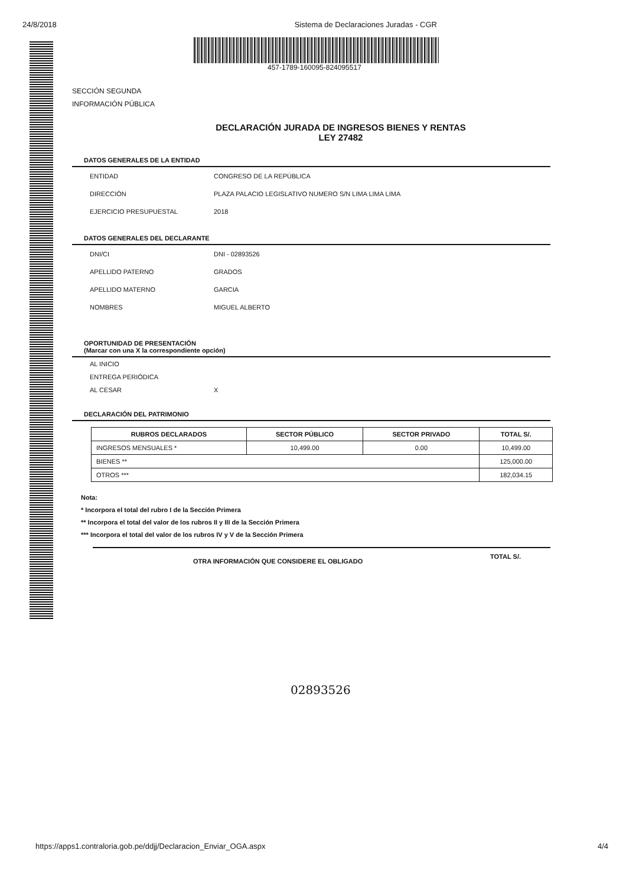24/8/2018 Sistema de Declaraciones Juradas - CGR
457-1789-160095-824095517
SECCIÓN SEGUNDA
INFORMACIÓN PÚBLICA
DECLARACIÓN JURADA DE INGRESOS BIENES Y RENTAS
LEY 27482
DATOS GENERALES DE LA ENTIDAD
ENTIDAD CONGRESO DE LA REPÚBLICA
DIRECCIÓN PLAZA PALACIO LEGISLATIVO NUMERO S/N LIMA LIMA LIMA
EJERCICIO PRESUPUESTAL 2018
DATOS GENERALES DEL DECLARANTE
DNI/CI DNI - 02893526
APELLIDO PATERNO GRADOS
APELLIDO MATERNO GARCIA
NOMBRES MIGUEL ALBERTO
OPORTUNIDAD DE PRESENTACIÓN
(Marcar con una X la correspondiente opción)
AL INICIO
ENTREGA PERIÓDICA
AL CESAR X
DECLARACIÓN DEL PATRIMONIO
| RUBROS DECLARADOS | SECTOR PÚBLICO | SECTOR PRIVADO | TOTAL S/. |
| --- | --- | --- | --- |
| INGRESOS MENSUALES * | 10,499.00 | 0.00 | 10,499.00 |
| BIENES ** | | | 125,000.00 |
| OTROS *** | | | 182,034.15 |
Nota:
* Incorpora el total del rubro I de la Sección Primera
** Incorpora el total del valor de los rubros II y III de la Sección Primera
*** Incorpora el total del valor de los rubros IV y V de la Sección Primera
OTRA INFORMACIÓN QUE CONSIDERE EL OBLIGADO TOTAL S/.
02893526
https://apps1.contraloria.gob.pe/ddjj/Declaracion_Enviar_OGA.aspx 4/4